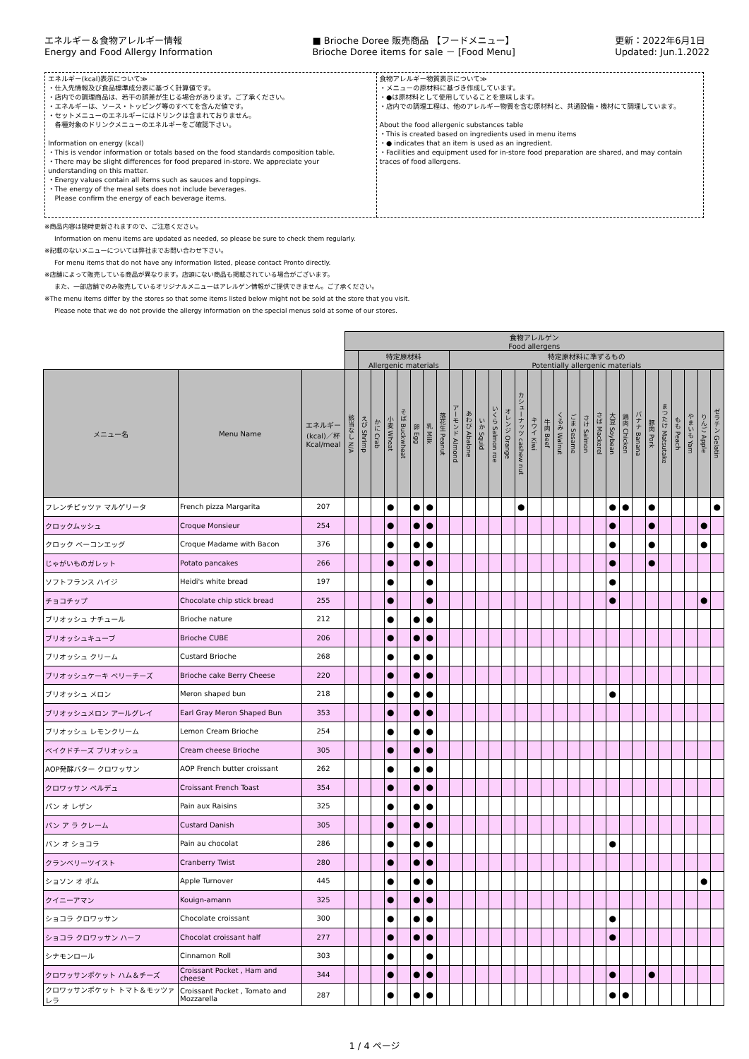エネルギー＆食物アレルギー情報
Energy and Food Allergy Information
■ Brioche Doree 販売商品 【フードメニュー】
Brioche Doree items for sale － [Food Menu]
更新：2022年6月1日
Updated: Jun.1.2022
エネルギー(kcal)表示について≫
・仕入先情報及び食品標準成分表に基づく計算値です。
・店内での調理商品は、若干の誤差が生じる場合があります。ご了承ください。
・エネルギーは、ソース・トッピング等のすべてを含んだ値です。
・セットメニューのエネルギーにはドリンクは含まれておりません。
　各種対象のドリンクメニューのエネルギーをご確認下さい。
Information on energy (kcal)
・This is vendor information or totals based on the food standards composition table.
・There may be slight differences for food prepared in-store. We appreciate your understanding on this matter.
・Energy values contain all items such as sauces and toppings.
・The energy of the meal sets does not include beverages.
　Please confirm the energy of each beverage items.
食物アレルギー物質表示について≫
・メニューの原材料に基づき作成しています。
・●は原材料として使用していることを意味します。
・店内での調理工程は、他のアレルギー物質を含む原材料と、共通設備・機材にて調理しています。
About the food allergenic substances table
・This is created based on ingredients used in menu items
・● indicates that an item is used as an ingredient.
・Facilities and equipment used for in-store food preparation are shared, and may contain traces of food allergens.
※商品内容は随時更新されますので、ご注意ください。
Information on menu items are updated as needed, so please be sure to check them regularly.
※記載のないメニューについては弊社までお問い合わせ下さい。
For menu items that do not have any information listed, please contact Pronto directly.
※店舗によって販売している商品が異なります。店頭にない商品も掲載されている場合がございます。
また、一部店舗でのみ販売しているオリジナルメニューはアレルゲン情報がご提供できません。ご了承ください。
※The menu items differ by the stores so that some items listed below might not be sold at the store that you visit.
Please note that we do not provide the allergy information on the special menus sold at some of our stores.
| | | | 食物アレルゲン Food allergens | | | | | | | | | | | | | | | | | | | | | | | | | | | | |
| --- | --- | --- | --- | --- | --- | --- | --- | --- | --- | --- | --- | --- | --- | --- | --- | --- | --- | --- | --- | --- | --- | --- | --- | --- | --- | --- | --- | --- | --- | --- | --- |
| | | | | 特定原材料 Allergenic materials | | | | | | | 特定原材料に準ずるもの Potentially allergenic materials | | | | | | | | | | | | | | | | | | | | |
| メニュー名 | Menu Name | エネルギー (kcal)／杯 Kcal/meal | 該当なし N/A | えび Shrimp | かに Crab | 小麦 Wheat | そば Buckwheat | 卵 Egg | 乳 Milk | 落花生 Peanut | アーモンド Almond | あわび Abalone | いか Squid | いくら Salmon roe | オレンジ Orange | カシューナッツ cashew nut | キウイ Kiwi | 牛肉 Beef | くるみ Walnut | ごま Sesame | さけ Salmon | さば Mackerel | 大豆 Soybean | 鶏肉 Chicken | バナナ Banana | 豚肉 Pork | まつたけ Matsutake | もも Peach | やまいも Yam | りんご Apple | ゼラチン Gelatin |
| フレンチピッツァ マルゲリータ | French pizza Margarita | 207 | | | | ● | | ● | ● | | | | | | | ● | | | | | | | ● | ● | | ● | | | | | ● |
| クロックムッシュ | Croque Monsieur | 254 | | | | ● | | ● | ● | | | | | | | | | | | | | | ● | | | ● | | | | ● | |
| クロック ベーコンエッグ | Croque Madame with Bacon | 376 | | | | ● | | ● | ● | | | | | | | | | | | | | | ● | | | ● | | | | ● | |
| じゃがいものガレット | Potato pancakes | 266 | | | | ● | | ● | ● | | | | | | | | | | | | | | ● | | | ● | | | | | |
| ソフトフランス ハイジ | Heidi's white bread | 197 | | | | ● | | | ● | | | | | | | | | | | | | | ● | | | | | | | | |
| チョコチップ | Chocolate chip stick bread | 255 | | | | ● | | | ● | | | | | | | | | | | | | | ● | | | | | | | ● | |
| ブリオッシュ ナチュール | Brioche nature | 212 | | | | ● | | ● | ● | | | | | | | | | | | | | | | | | | | | | | |
| ブリオッシュキューブ | Brioche CUBE | 206 | | | | ● | | ● | ● | | | | | | | | | | | | | | | | | | | | | | |
| ブリオッシュ クリーム | Custard Brioche | 268 | | | | ● | | ● | ● | | | | | | | | | | | | | | | | | | | | | | |
| ブリオッシュケーキ ベリーチーズ | Brioche cake Berry Cheese | 220 | | | | ● | | ● | ● | | | | | | | | | | | | | | | | | | | | | | |
| ブリオッシュ メロン | Meron shaped bun | 218 | | | | ● | | ● | ● | | | | | | | | | | | | | | ● | | | | | | | | |
| ブリオッシュメロン アールグレイ | Earl Gray Meron Shaped Bun | 353 | | | | ● | | ● | ● | | | | | | | | | | | | | | | | | | | | | | |
| ブリオッシュ レモンクリーム | Lemon Cream Brioche | 254 | | | | ● | | ● | ● | | | | | | | | | | | | | | | | | | | | | | |
| ベイクドチーズ ブリオッシュ | Cream cheese Brioche | 305 | | | | ● | | ● | ● | | | | | | | | | | | | | | | | | | | | | | |
| AOP発酵バター クロワッサン | AOP French butter croissant | 262 | | | | ● | | ● | ● | | | | | | | | | | | | | | | | | | | | | | |
| クロワッサン ペルデュ | Croissant French Toast | 354 | | | | ● | | ● | ● | | | | | | | | | | | | | | | | | | | | | | |
| パン オ レザン | Pain aux Raisins | 325 | | | | ● | | ● | ● | | | | | | | | | | | | | | | | | | | | | | |
| パン ア ラ クレーム | Custard Danish | 305 | | | | ● | | ● | ● | | | | | | | | | | | | | | | | | | | | | | |
| パン オ ショコラ | Pain au chocolat | 286 | | | | ● | | ● | ● | | | | | | | | | | | | | | ● | | | | | | | | |
| クランベリーツイスト | Cranberry Twist | 280 | | | | ● | | ● | ● | | | | | | | | | | | | | | | | | | | | | | |
| ショソン オ ポム | Apple Turnover | 445 | | | | ● | | ● | ● | | | | | | | | | | | | | | | | | | | | | ● | |
| クイニーアマン | Kouign-amann | 325 | | | | ● | | ● | ● | | | | | | | | | | | | | | | | | | | | | | |
| ショコラ クロワッサン | Chocolate croissant | 300 | | | | ● | | ● | ● | | | | | | | | | | | | | | ● | | | | | | | | |
| ショコラ クロワッサン ハーフ | Chocolat croissant half | 277 | | | | ● | | ● | ● | | | | | | | | | | | | | | ● | | | | | | | | |
| シナモンロール | Cinnamon Roll | 303 | | | | ● | | | ● | | | | | | | | | | | | | | | | | | | | | | |
| クロワッサンポケット ハム＆チーズ | Croissant Pocket , Ham and cheese | 344 | | | | ● | | ● | ● | | | | | | | | | | | | | | ● | | | ● | | | | | |
| クロワッサンポケット トマト＆モッツァレラ | Croissant Pocket , Tomato and Mozzarella | 287 | | | | ● | | ● | ● | | | | | | | | | | | | | | ● | ● | | | | | | | |
1 / 4 ページ